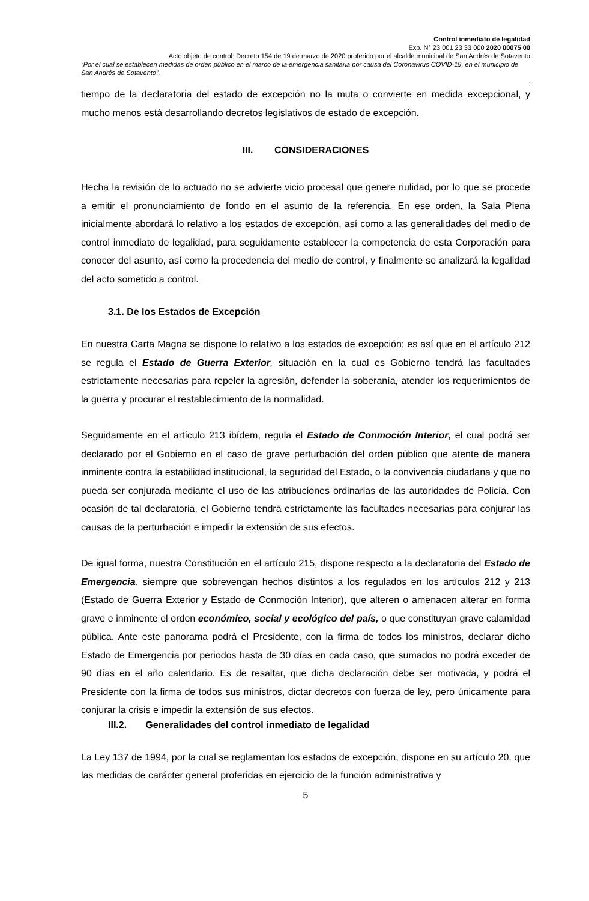Control inmediato de legalidad
Exp. N° 23 001 23 33 000 2020 00075 00
Acto objeto de control: Decreto 154 de 19 de marzo de 2020 proferido por el alcalde municipal de San Andrés de Sotavento
“Por el cual se establecen medidas de orden público en el marco de la emergencia sanitaria por causa del Coronavirus COVID-19, en el municipio de San Andrés de Sotavento”.
.
tiempo de la declaratoria del estado de excepción no la muta o convierte en medida excepcional, y mucho menos está desarrollando decretos legislativos de estado de excepción.
III. CONSIDERACIONES
Hecha la revisión de lo actuado no se advierte vicio procesal que genere nulidad, por lo que se procede a emitir el pronunciamiento de fondo en el asunto de la referencia. En ese orden, la Sala Plena inicialmente abordará lo relativo a los estados de excepción, así como a las generalidades del medio de control inmediato de legalidad, para seguidamente establecer la competencia de esta Corporación para conocer del asunto, así como la procedencia del medio de control, y finalmente se analizará la legalidad del acto sometido a control.
3.1. De los Estados de Excepción
En nuestra Carta Magna se dispone lo relativo a los estados de excepción; es así que en el artículo 212 se regula el Estado de Guerra Exterior, situación en la cual es Gobierno tendrá las facultades estrictamente necesarias para repeler la agresión, defender la soberanía, atender los requerimientos de la guerra y procurar el restablecimiento de la normalidad.
Seguidamente en el artículo 213 ibídem, regula el Estado de Conmoción Interior, el cual podrá ser declarado por el Gobierno en el caso de grave perturbación del orden público que atente de manera inminente contra la estabilidad institucional, la seguridad del Estado, o la convivencia ciudadana y que no pueda ser conjurada mediante el uso de las atribuciones ordinarias de las autoridades de Policía. Con ocasión de tal declaratoria, el Gobierno tendrá estrictamente las facultades necesarias para conjurar las causas de la perturbación e impedir la extensión de sus efectos.
De igual forma, nuestra Constitución en el artículo 215, dispone respecto a la declaratoria del Estado de Emergencia, siempre que sobrevengan hechos distintos a los regulados en los artículos 212 y 213 (Estado de Guerra Exterior y Estado de Conmoción Interior), que alteren o amenacen alterar en forma grave e inminente el orden económico, social y ecológico del país, o que constituyan grave calamidad pública. Ante este panorama podrá el Presidente, con la firma de todos los ministros, declarar dicho Estado de Emergencia por periodos hasta de 30 días en cada caso, que sumados no podrá exceder de 90 días en el año calendario. Es de resaltar, que dicha declaración debe ser motivada, y podrá el Presidente con la firma de todos sus ministros, dictar decretos con fuerza de ley, pero únicamente para conjurar la crisis e impedir la extensión de sus efectos.
III.2. Generalidades del control inmediato de legalidad
La Ley 137 de 1994, por la cual se reglamentan los estados de excepción, dispone en su artículo 20, que las medidas de carácter general proferidas en ejercicio de la función administrativa y
5